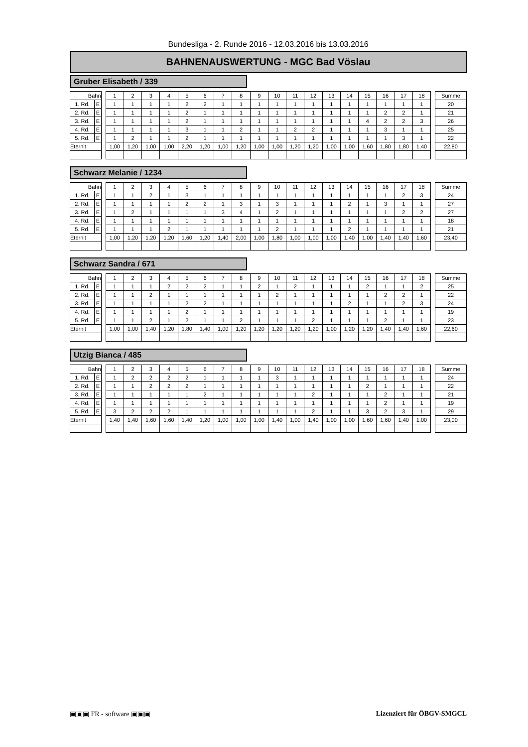Bundesliga - 2. Runde 2016 - 12.03.2016 bis 13.03.2016
BAHNENAUSWERTUNG - MGC Bad Vöslau
Gruber Elisabeth / 339
| Bahn | | | 1 | 2 | 3 | 4 | 5 | 6 | 7 | 8 | 9 | 10 | 11 | 12 | 13 | 14 | 15 | 16 | 17 | 18 | | Summe |
| 1. Rd. | E | | 1 | 1 | 1 | 1 | 2 | 2 | 1 | 1 | 1 | 1 | 1 | 1 | 1 | 1 | 1 | 1 | 1 | 1 | | 20 |
| 2. Rd. | E | | 1 | 1 | 1 | 1 | 2 | 1 | 1 | 1 | 1 | 1 | 1 | 1 | 1 | 1 | 1 | 2 | 2 | 1 | | 21 |
| 3. Rd. | E | | 1 | 1 | 1 | 1 | 2 | 1 | 1 | 1 | 1 | 1 | 1 | 1 | 1 | 1 | 4 | 2 | 2 | 3 | | 26 |
| 4. Rd. | E | | 1 | 1 | 1 | 1 | 3 | 1 | 1 | 2 | 1 | 1 | 2 | 2 | 1 | 1 | 1 | 3 | 1 | 1 | | 25 |
| 5. Rd. | E | | 1 | 2 | 1 | 1 | 2 | 1 | 1 | 1 | 1 | 1 | 1 | 1 | 1 | 1 | 1 | 1 | 3 | 1 | | 22 |
| Eternit | | | 1,00 | 1,20 | 1,00 | 1,00 | 2,20 | 1,20 | 1,00 | 1,20 | 1,00 | 1,00 | 1,20 | 1,20 | 1,00 | 1,00 | 1,60 | 1,80 | 1,80 | 1,40 | | 22,80 |
Schwarz Melanie / 1234
| Bahn | | | 1 | 2 | 3 | 4 | 5 | 6 | 7 | 8 | 9 | 10 | 11 | 12 | 13 | 14 | 15 | 16 | 17 | 18 | | Summe |
| 1. Rd. | E | | 1 | 1 | 2 | 1 | 3 | 1 | 1 | 1 | 1 | 1 | 1 | 1 | 1 | 1 | 1 | 1 | 2 | 3 | | 24 |
| 2. Rd. | E | | 1 | 1 | 1 | 1 | 2 | 2 | 1 | 3 | 1 | 3 | 1 | 1 | 1 | 2 | 1 | 3 | 1 | 1 | | 27 |
| 3. Rd. | E | | 1 | 2 | 1 | 1 | 1 | 1 | 3 | 4 | 1 | 2 | 1 | 1 | 1 | 1 | 1 | 1 | 2 | 2 | | 27 |
| 4. Rd. | E | | 1 | 1 | 1 | 1 | 1 | 1 | 1 | 1 | 1 | 1 | 1 | 1 | 1 | 1 | 1 | 1 | 1 | 1 | | 18 |
| 5. Rd. | E | | 1 | 1 | 1 | 2 | 1 | 1 | 1 | 1 | 1 | 2 | 1 | 1 | 1 | 2 | 1 | 1 | 1 | 1 | | 21 |
| Eternit | | | 1,00 | 1,20 | 1,20 | 1,20 | 1,60 | 1,20 | 1,40 | 2,00 | 1,00 | 1,80 | 1,00 | 1,00 | 1,00 | 1,40 | 1,00 | 1,40 | 1,40 | 1,60 | | 23,40 |
Schwarz Sandra / 671
| Bahn | | | 1 | 2 | 3 | 4 | 5 | 6 | 7 | 8 | 9 | 10 | 11 | 12 | 13 | 14 | 15 | 16 | 17 | 18 | | Summe |
| 1. Rd. | E | | 1 | 1 | 1 | 2 | 2 | 2 | 1 | 1 | 2 | 1 | 2 | 1 | 1 | 1 | 2 | 1 | 1 | 2 | | 25 |
| 2. Rd. | E | | 1 | 1 | 2 | 1 | 1 | 1 | 1 | 1 | 1 | 2 | 1 | 1 | 1 | 1 | 1 | 2 | 2 | 1 | | 22 |
| 3. Rd. | E | | 1 | 1 | 1 | 1 | 2 | 2 | 1 | 1 | 1 | 1 | 1 | 1 | 1 | 2 | 1 | 1 | 2 | 3 | | 24 |
| 4. Rd. | E | | 1 | 1 | 1 | 1 | 2 | 1 | 1 | 1 | 1 | 1 | 1 | 1 | 1 | 1 | 1 | 1 | 1 | 1 | | 19 |
| 5. Rd. | E | | 1 | 1 | 2 | 1 | 2 | 1 | 1 | 2 | 1 | 1 | 1 | 2 | 1 | 1 | 1 | 2 | 1 | 1 | | 23 |
| Eternit | | | 1,00 | 1,00 | 1,40 | 1,20 | 1,80 | 1,40 | 1,00 | 1,20 | 1,20 | 1,20 | 1,20 | 1,20 | 1,00 | 1,20 | 1,20 | 1,40 | 1,40 | 1,60 | | 22,60 |
Utzig Bianca / 485
| Bahn | | | 1 | 2 | 3 | 4 | 5 | 6 | 7 | 8 | 9 | 10 | 11 | 12 | 13 | 14 | 15 | 16 | 17 | 18 | | Summe |
| 1. Rd. | E | | 1 | 2 | 2 | 2 | 2 | 1 | 1 | 1 | 1 | 3 | 1 | 1 | 1 | 1 | 1 | 1 | 1 | 1 | | 24 |
| 2. Rd. | E | | 1 | 1 | 2 | 2 | 2 | 1 | 1 | 1 | 1 | 1 | 1 | 1 | 1 | 1 | 2 | 1 | 1 | 1 | | 22 |
| 3. Rd. | E | | 1 | 1 | 1 | 1 | 1 | 2 | 1 | 1 | 1 | 1 | 1 | 2 | 1 | 1 | 1 | 2 | 1 | 1 | | 21 |
| 4. Rd. | E | | 1 | 1 | 1 | 1 | 1 | 1 | 1 | 1 | 1 | 1 | 1 | 1 | 1 | 1 | 1 | 2 | 1 | 1 | | 19 |
| 5. Rd. | E | | 3 | 2 | 2 | 2 | 1 | 1 | 1 | 1 | 1 | 1 | 1 | 2 | 1 | 1 | 3 | 2 | 3 | 1 | | 29 |
| Eternit | | | 1,40 | 1,40 | 1,60 | 1,60 | 1,40 | 1,20 | 1,00 | 1,00 | 1,00 | 1,40 | 1,00 | 1,40 | 1,00 | 1,00 | 1,60 | 1,60 | 1,40 | 1,00 | | 23,00 |
▣▣▣ FR - software ▣▣▣ Lizenziert für ÖBGV-SMGCL